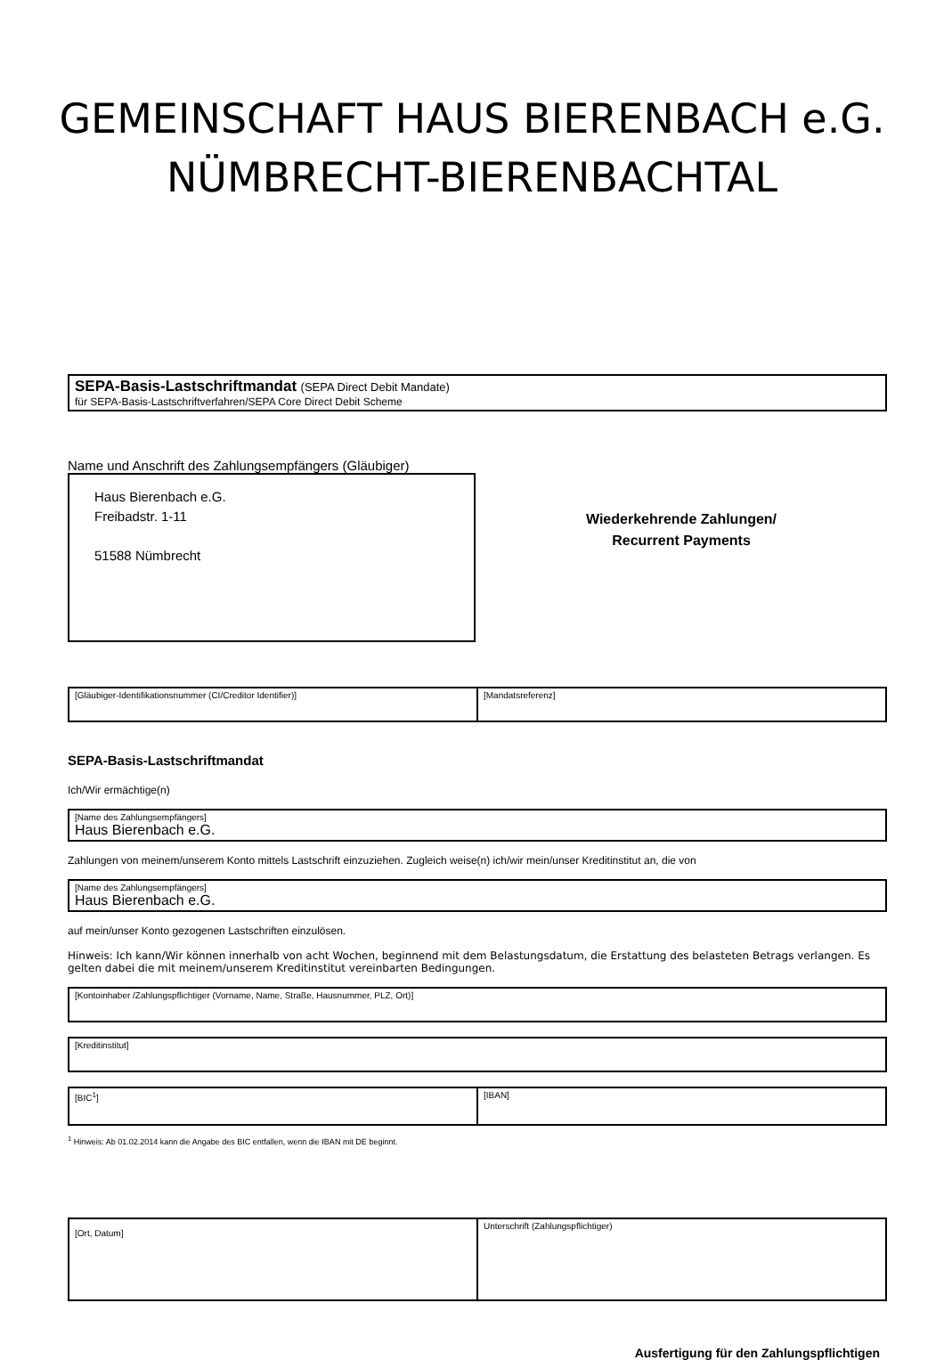GEMEINSCHAFT HAUS BIERENBACH e.G.
NÜMBRECHT-BIERENBACHTAL
SEPA-Basis-Lastschriftmandat (SEPA Direct Debit Mandate)
für SEPA-Basis-Lastschriftverfahren/SEPA Core Direct Debit Scheme
Name und Anschrift des Zahlungsempfängers (Gläubiger)
Haus Bierenbach e.G.
Freibadstr. 1-11
51588 Nümbrecht
Wiederkehrende Zahlungen/
Recurrent Payments
[Gläubiger-Identifikationsnummer (CI/Creditor Identifier)]
[Mandatsreferenz]
SEPA-Basis-Lastschriftmandat
Ich/Wir ermächtige(n)
[Name des Zahlungsempfängers]
Haus Bierenbach e.G.
Zahlungen von meinem/unserem Konto mittels Lastschrift einzuziehen. Zugleich weise(n) ich/wir mein/unser Kreditinstitut an, die von
[Name des Zahlungsempfängers]
Haus Bierenbach e.G.
auf mein/unser Konto gezogenen Lastschriften einzulösen.
Hinweis: Ich kann/Wir können innerhalb von acht Wochen, beginnend mit dem Belastungsdatum, die Erstattung des belasteten Betrags verlangen. Es gelten dabei die mit meinem/unserem Kreditinstitut vereinbarten Bedingungen.
[Kontoinhaber /Zahlungspflichtiger (Vorname, Name, Straße, Hausnummer, PLZ, Ort)]
[Kreditinstitut]
[BIC<sup>1</sup>] [IBAN]
<sup>1</sup> Hinweis: Ab 01.02.2014 kann die Angabe des BIC entfallen, wenn die IBAN mit DE beginnt.
[Ort, Datum]
Unterschrift (Zahlungspflichtiger)
Ausfertigung für den Zahlungspflichtigen